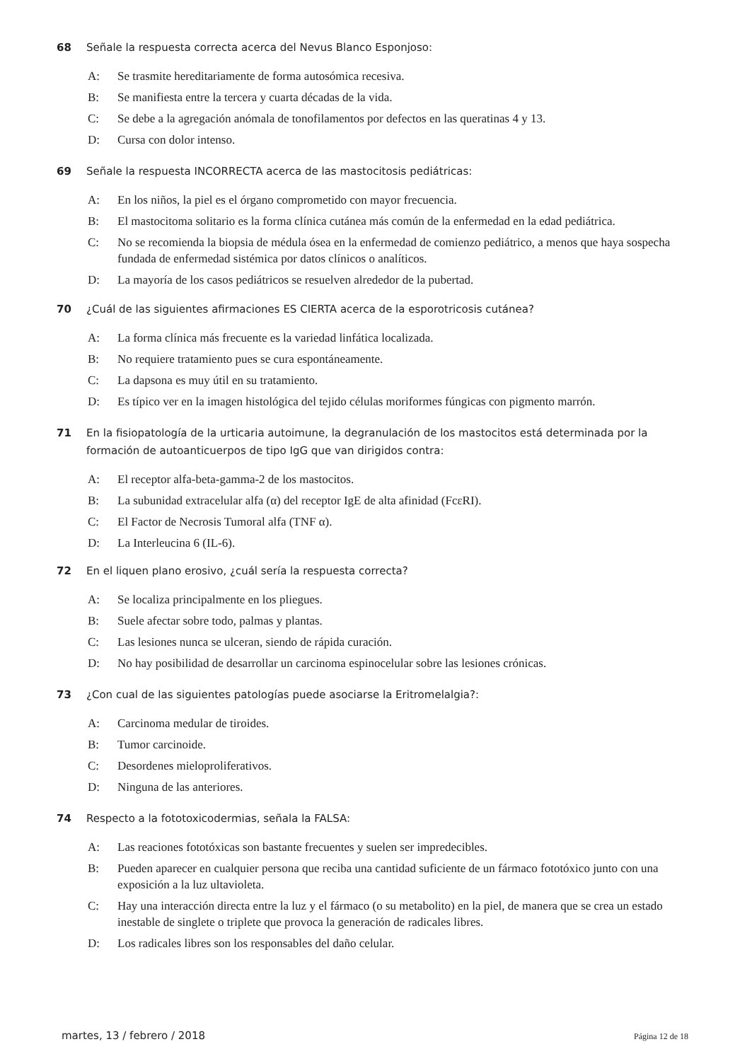68 Señale la respuesta correcta acerca del Nevus Blanco Esponjoso:
A: Se trasmite hereditariamente de forma autosómica recesiva.
B: Se manifiesta entre la tercera y cuarta décadas de la vida.
C: Se debe a la agregación anómala de tonofilamentos por defectos en las queratinas 4 y 13.
D: Cursa con dolor intenso.
69 Señale la respuesta INCORRECTA acerca de las mastocitosis pediátricas:
A: En los niños, la piel es el órgano comprometido con mayor frecuencia.
B: El mastocitoma solitario es la forma clínica cutánea más común de la enfermedad en la edad pediátrica.
C: No se recomienda la biopsia de médula ósea en la enfermedad de comienzo pediátrico, a menos que haya sospecha fundada de enfermedad sistémica por datos clínicos o analíticos.
D: La mayoría de los casos pediátricos se resuelven alrededor de la pubertad.
70 ¿Cuál de las siguientes afirmaciones ES CIERTA acerca de la esporotricosis cutánea?
A: La forma clínica más frecuente es la variedad linfática localizada.
B: No requiere tratamiento pues se cura espontáneamente.
C: La dapsona es muy útil en su tratamiento.
D: Es típico ver en la imagen histológica del tejido células moriformes fúngicas con pigmento marrón.
71 En la fisiopatología de la urticaria autoimune, la degranulación de los mastocitos está determinada por la formación de autoanticuerpos de tipo IgG que van dirigidos contra:
A: El receptor alfa-beta-gamma-2 de los mastocitos.
B: La subunidad extracelular alfa (α) del receptor IgE de alta afinidad (FcεRI).
C: El Factor de Necrosis Tumoral alfa (TNF α).
D: La Interleucina 6 (IL-6).
72 En el liquen plano erosivo, ¿cuál sería la respuesta correcta?
A: Se localiza principalmente en los pliegues.
B: Suele afectar sobre todo, palmas y plantas.
C: Las lesiones nunca se ulceran, siendo de rápida curación.
D: No hay posibilidad de desarrollar un carcinoma espinocelular sobre las lesiones crónicas.
73 ¿Con cual de las siguientes patologías puede asociarse la Eritromelalgia?:
A: Carcinoma medular de tiroides.
B: Tumor carcinoide.
C: Desordenes mieloproliferativos.
D: Ninguna de las anteriores.
74 Respecto a la fototoxicodermias, señala la FALSA:
A: Las reaciones fototóxicas son bastante frecuentes y suelen ser impredecibles.
B: Pueden aparecer en cualquier persona que reciba una cantidad suficiente de un fármaco fototóxico junto con una exposición a la luz ultavioleta.
C: Hay una interacción directa entre la luz y el fármaco (o su metabolito) en la piel, de manera que se crea un estado inestable de singlete o triplete que provoca la generación de radicales libres.
D: Los radicales libres son los responsables del daño celular.
martes, 13 / febrero / 2018
Página 12 de 18